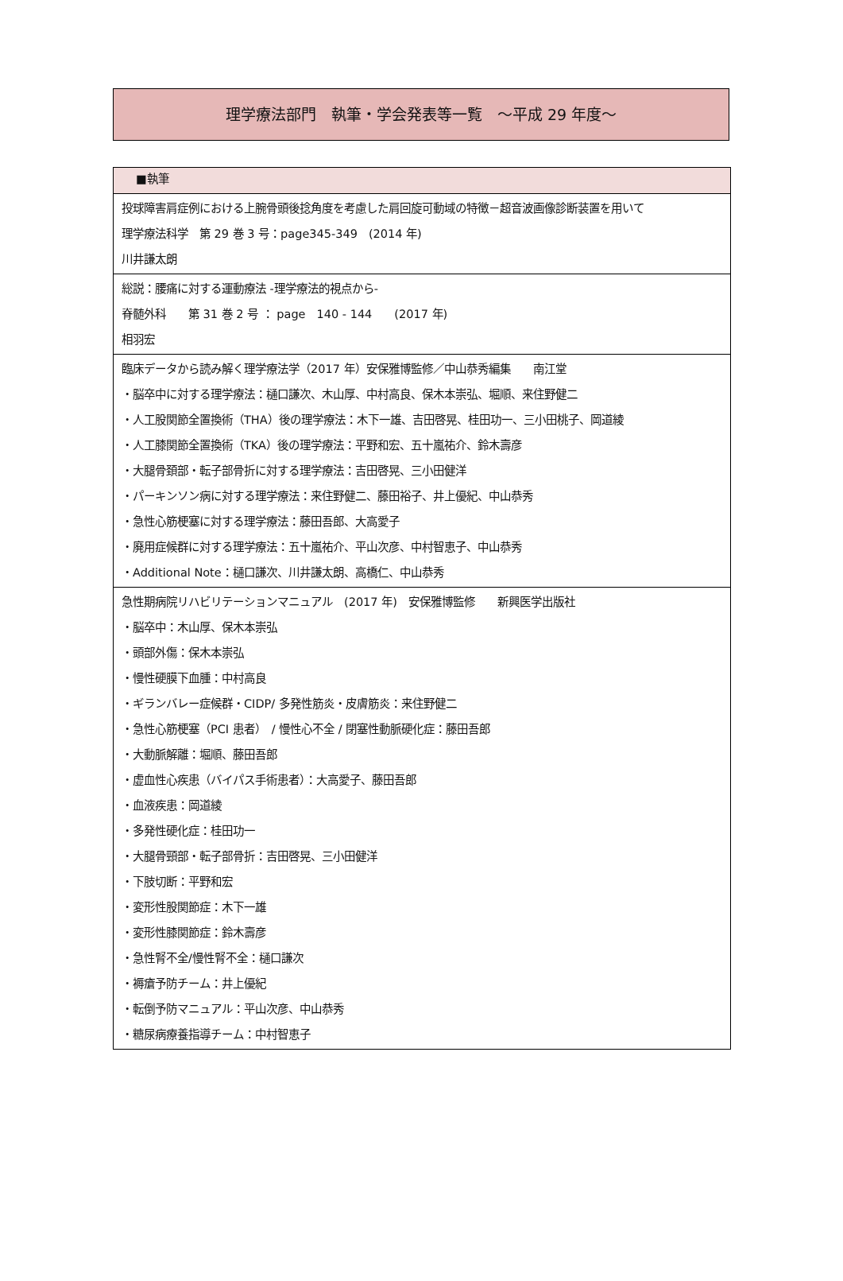理学療法部門　執筆・学会発表等一覧　～平成 29 年度～
| ■執筆 |
| --- |
| 投球障害肩症例における上腕骨頭後捻角度を考慮した肩回旋可動域の特徴－超音波画像診断装置を用いて 理学療法科学 第 29 巻 3 号：page345-349 (2014 年) 川井謙太朗 |
| 総説：腰痛に対する運動療法 -理学療法的視点から- 脊髄外科 第 31 巻 2 号 ： page 140 - 144 (2017 年) 相羽宏 |
| 臨床データから読み解く理学療法学（2017 年）安保雅博監修／中山恭秀編集 南江堂 ・脳卒中に対する理学療法：樋口謙次、木山厚、中村高良、保木本崇弘、堀順、来住野健二 ・人工股関節全置換術（THA）後の理学療法：木下一雄、吉田啓晃、桂田功一、三小田桃子、岡道綾 ・人工膝関節全置換術（TKA）後の理学療法：平野和宏、五十嵐祐介、鈴木壽彦 ・大腿骨頚部・転子部骨折に対する理学療法：吉田啓晃、三小田健洋 ・パーキンソン病に対する理学療法：来住野健二、藤田裕子、井上優紀、中山恭秀 ・急性心筋梗塞に対する理学療法：藤田吾郎、大高愛子 ・廃用症候群に対する理学療法：五十嵐祐介、平山次彦、中村智恵子、中山恭秀 ・Additional Note：樋口謙次、川井謙太朗、高橋仁、中山恭秀 |
| 急性期病院リハビリテーションマニュアル (2017 年) 安保雅博監修 新興医学出版社 ・脳卒中：木山厚、保木本崇弘 ・頭部外傷：保木本崇弘 ・慢性硬膜下血腫：中村高良 ・ギランバレー症候群・CIDP/ 多発性筋炎・皮膚筋炎：来住野健二 ・急性心筋梗塞（PCI 患者） / 慢性心不全 / 閉塞性動脈硬化症：藤田吾郎 ・大動脈解離：堀順、藤田吾郎 ・虚血性心疾患（バイパス手術患者）：大高愛子、藤田吾郎 ・血液疾患：岡道綾 ・多発性硬化症：桂田功一 ・大腿骨頸部・転子部骨折：吉田啓晃、三小田健洋 ・下肢切断：平野和宏 ・変形性股関節症：木下一雄 ・変形性膝関節症：鈴木壽彦 ・急性腎不全/慢性腎不全：樋口謙次 ・褥瘡予防チーム：井上優紀 ・転倒予防マニュアル：平山次彦、中山恭秀 ・糖尿病療養指導チーム：中村智恵子 |